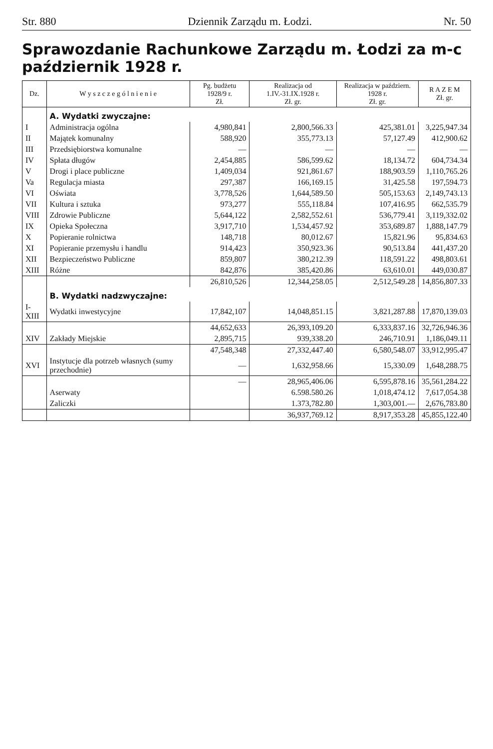Str. 880 Dziennik Zarządu m. Łodzi. Nr. 50
Sprawozdanie Rachunkowe Zarządu m. Łodzi za m-c październik 1928 r.
| Dz. | W y s z c z e g ó l n i e n i e | Pg. budżetu 1928/9 r. Zł. | Realizacja od 1.IV.-31.IX.1928 r. Zł. gr. | Realizacja w październ. 1928 r. Zł. gr. | R A Z E M Zł. gr. |
| --- | --- | --- | --- | --- | --- |
| | A. Wydatki zwyczajne: | | | | |
| I | Administracja ogólna | 4,980,841 | 2,800,566.33 | 425,381.01 | 3,225,947.34 |
| II | Majątek komunalny | 588,920 | 355,773.13 | 57,127.49 | 412,900.62 |
| III | Przedsiębiorstwa komunalne | — | — | — | — |
| IV | Spłata długów | 2,454,885 | 586,599.62 | 18,134.72 | 604,734.34 |
| V | Drogi i place publiczne | 1,409,034 | 921,861.67 | 188,903.59 | 1,110,765.26 |
| Va | Regulacja miasta | 297,387 | 166,169.15 | 31,425.58 | 197,594.73 |
| VI | Oświata | 3,778,526 | 1,644,589.50 | 505,153.63 | 2,149,743.13 |
| VII | Kultura i sztuka | 973,277 | 555,118.84 | 107,416.95 | 662,535.79 |
| VIII | Zdrowie Publiczne | 5,644,122 | 2,582,552.61 | 536,779.41 | 3,119,332.02 |
| IX | Opieka Społeczna | 3,917,710 | 1,534,457.92 | 353,689.87 | 1,888,147.79 |
| X | Popieranie rolnictwa | 148,718 | 80,012.67 | 15,821.96 | 95,834.63 |
| XI | Popieranie przemysłu i handlu | 914,423 | 350,923.36 | 90,513.84 | 441,437.20 |
| XII | Bezpieczeństwo Publiczne | 859,807 | 380,212.39 | 118,591.22 | 498,803.61 |
| XIII | Różne | 842,876 | 385,420.86 | 63,610.01 | 449,030.87 |
| | | 26,810,526 | 12,344,258.05 | 2,512,549.28 | 14,856,807.33 |
| | B. Wydatki nadzwyczajne: | | | | |
| I-XIII | Wydatki inwestycyjne | 17,842,107 | 14,048,851.15 | 3,821,287.88 | 17,870,139.03 |
| | | 44,652,633 | 26,393,109.20 | 6,333,837.16 | 32,726,946.36 |
| XIV | Zakłady Miejskie | 2,895,715 | 939,338.20 | 246,710.91 | 1,186,049.11 |
| | | 47,548,348 | 27,332,447.40 | 6,580,548.07 | 33,912,995.47 |
| XVI | Instytucje dla potrzeb własnych (sumy przechodnie) | — | 1,632,958.66 | 15,330.09 | 1,648,288.75 |
| | | — | 28,965,406.06 | 6,595,878.16 | 35,561,284.22 |
| | Aserwaty | | 6.598.580.26 | 1,018,474.12 | 7,617,054.38 |
| | Zaliczki | | 1.373,782.80 | 1,303,001.— | 2,676,783.80 |
| | | | 36,937,769.12 | 8,917,353.28 | 45,855,122.40 |